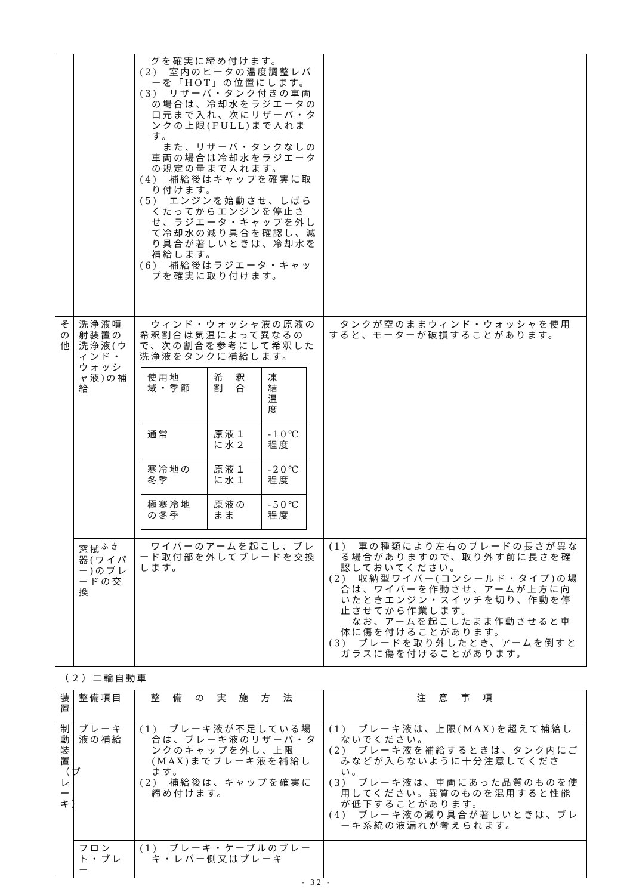| | | グを確実に締め付けます。 (2) 室内のヒータの温度調整レバーを「HOT」の位置にします。 (3) リザーバ・タンク付きの車両の場合は、冷却水をラジエータの口元まで入れ、次にリザーバ・タンクの上限(FULL)まで入れます。 また、リザーバ・タンクなしの車両の場合は冷却水をラジエータの規定の量まで入れます。 (4) 補給後はキャップを確実に取り付けます。 (5) エンジンを始動させ、しばらくたってからエンジンを停止させ、ラジエータ・キャップを外して冷却水の減り具合を確認し、減り具合が著しいときは、冷却水を補給します。 (6) 補給後はラジエータ・キャップを確実に取り付けます。 | |
| その他 | 洗浄液噴射装置の洗浄液(ウィンド・ウォッシャ液)の補給 | ウィンド・ウォッシャ液の原液の希釈割合は気温によって異なるので、次の割合を参考にして希釈した洗浄液をタンクに補給します。 / 使用地域・季節 / 希 釈 割 合 / 凍 結 温 度 / / 通常 / 原液１ に水２ / -10℃ 程度 / / 寒冷地の冬季 / 原液１ に水１ / -20℃ 程度 / / 極寒冷地の冬季 / 原液のまま / -50℃ 程度 / | タンクが空のままウィンド・ウォッシャを使用すると、モーターが破損することがあります。 |
| | 窓拭<sup>ふき</sup>器(ワイパー)のブレードの交換 | ワイパーのアームを起こし、ブレード取付部を外してブレードを交換します。 | (1) 車の種類により左右のブレードの長さが異なる場合がありますので、取り外す前に長さを確認しておいてください。 (2) 収納型ワイパー(コンシールド・タイプ)の場合は、ワイパーを作動させ、アームが上方に向いたときエンジン・スイッチを切り、作動を停止させてから作業します。 なお、アームを起こしたまま作動させると車体に傷を付けることがあります。 (3) ブレードを取り外したとき、アームを倒すとガラスに傷を付けることがあります。 |
（２）二輪自動車
| 装置 | 整備項目 | 整 備 の 実 施 方 法 | 注 意 事 項 |
| 制動装置（ブレーキ） | ブレーキ液の補給 | (1) ブレーキ液が不足している場合は、ブレーキ液のリザーバ・タンクのキャップを外し、上限(MAX)までブレーキ液を補給します。 (2) 補給後は、キャップを確実に締め付けます。 | (1) ブレーキ液は、上限(MAX)を超えて補給しないでください。 (2) ブレーキ液を補給するときは、タンク内にごみなどが入らないように十分注意してください。 (3) ブレーキ液は、車両にあった品質のものを使用してください。異質のものを混用すると性能が低下することがあります。 (4) ブレーキ液の減り具合が著しいときは、ブレーキ系統の液漏れが考えられます。 |
| | フロント・ブレー | (1) ブレーキ・ケーブルのブレーキ・レバー側又はブレーキ | |
- 32 -